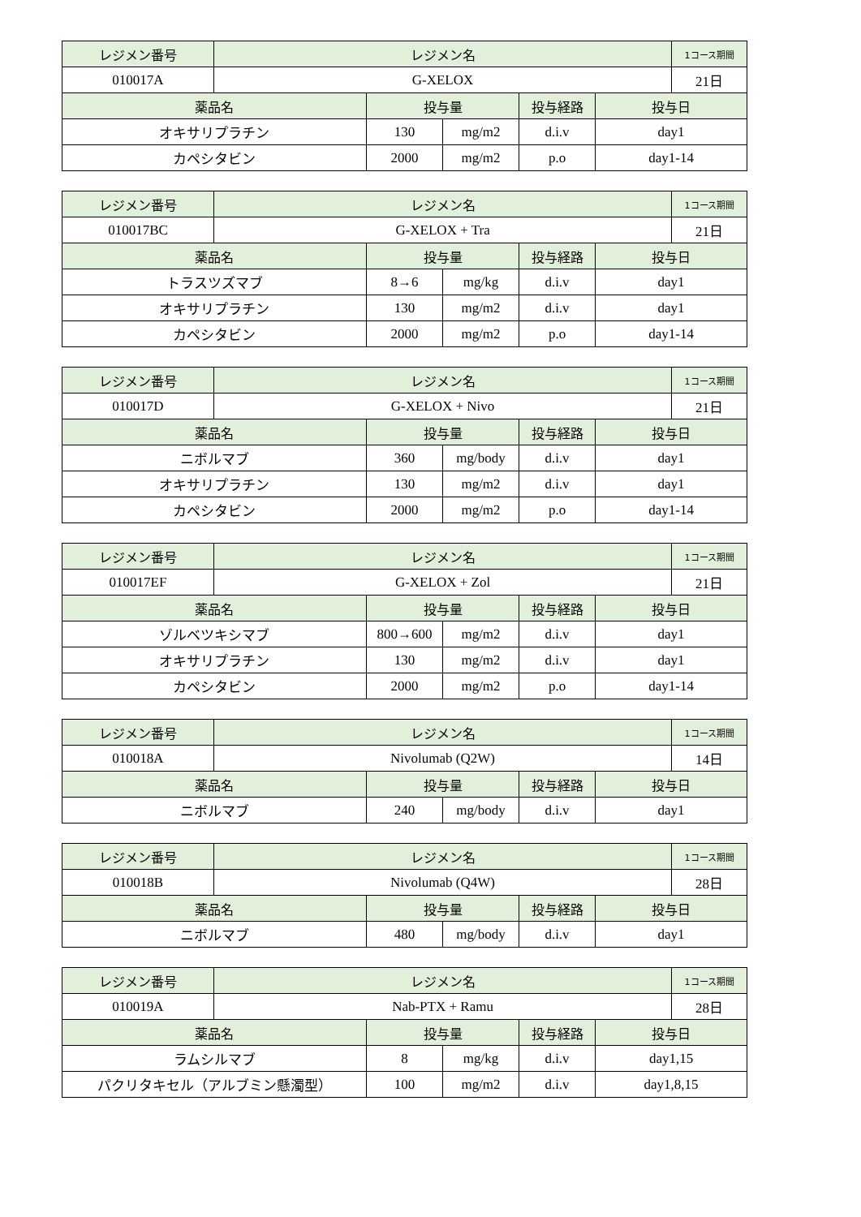| レジメン番号 | レジメン名 | | | | | 1コース期間 |
| --- | --- | --- | --- | --- | --- | --- |
| 010017A | G-XELOX | | | | | 21日 |
| 薬品名 | | 投与量 | | 投与経路 | 投与日 | |
| オキサリプラチン | | 130 | mg/m2 | d.i.v | day1 | |
| カペシタビン | | 2000 | mg/m2 | p.o | day1-14 | |
| レジメン番号 | レジメン名 | | | | | 1コース期間 |
| --- | --- | --- | --- | --- | --- | --- |
| 010017BC | G-XELOX + Tra | | | | | 21日 |
| 薬品名 | | 投与量 | | 投与経路 | 投与日 | |
| トラスツズマブ | | 8→6 | mg/kg | d.i.v | day1 | |
| オキサリプラチン | | 130 | mg/m2 | d.i.v | day1 | |
| カペシタビン | | 2000 | mg/m2 | p.o | day1-14 | |
| レジメン番号 | レジメン名 | | | | | 1コース期間 |
| --- | --- | --- | --- | --- | --- | --- |
| 010017D | G-XELOX + Nivo | | | | | 21日 |
| 薬品名 | | 投与量 | | 投与経路 | 投与日 | |
| ニボルマブ | | 360 | mg/body | d.i.v | day1 | |
| オキサリプラチン | | 130 | mg/m2 | d.i.v | day1 | |
| カペシタビン | | 2000 | mg/m2 | p.o | day1-14 | |
| レジメン番号 | レジメン名 | | | | | 1コース期間 |
| --- | --- | --- | --- | --- | --- | --- |
| 010017EF | G-XELOX + Zol | | | | | 21日 |
| 薬品名 | | 投与量 | | 投与経路 | 投与日 | |
| ゾルベツキシマブ | | 800→600 | mg/m2 | d.i.v | day1 | |
| オキサリプラチン | | 130 | mg/m2 | d.i.v | day1 | |
| カペシタビン | | 2000 | mg/m2 | p.o | day1-14 | |
| レジメン番号 | レジメン名 | | | | | 1コース期間 |
| --- | --- | --- | --- | --- | --- | --- |
| 010018A | Nivolumab (Q2W) | | | | | 14日 |
| 薬品名 | | 投与量 | | 投与経路 | 投与日 | |
| ニボルマブ | | 240 | mg/body | d.i.v | day1 | |
| レジメン番号 | レジメン名 | | | | | 1コース期間 |
| --- | --- | --- | --- | --- | --- | --- |
| 010018B | Nivolumab (Q4W) | | | | | 28日 |
| 薬品名 | | 投与量 | | 投与経路 | 投与日 | |
| ニボルマブ | | 480 | mg/body | d.i.v | day1 | |
| レジメン番号 | レジメン名 | | | | | 1コース期間 |
| --- | --- | --- | --- | --- | --- | --- |
| 010019A | Nab-PTX + Ramu | | | | | 28日 |
| 薬品名 | | 投与量 | | 投与経路 | 投与日 | |
| ラムシルマブ | | 8 | mg/kg | d.i.v | day1,15 | |
| パクリタキセル（アルブミン懸濁型） | | 100 | mg/m2 | d.i.v | day1,8,15 | |